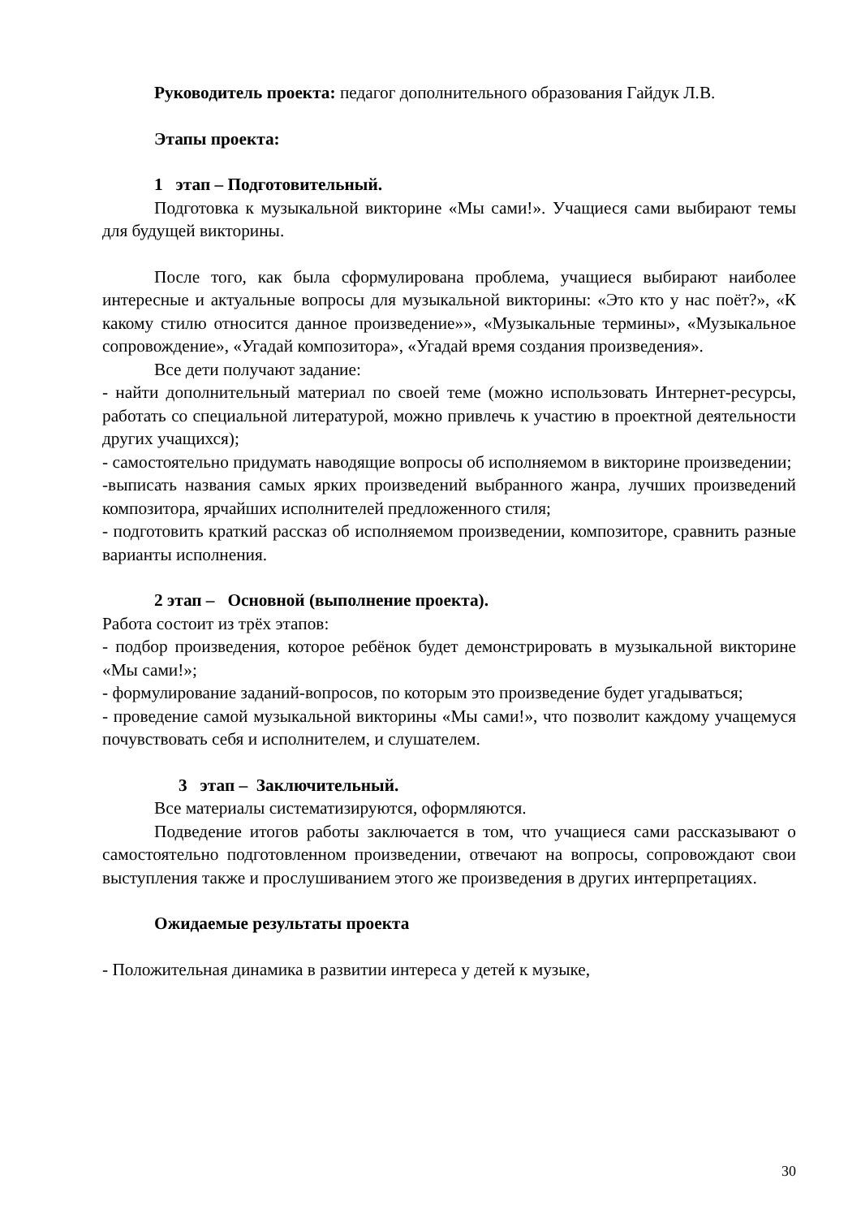Руководитель проекта: педагог дополнительного образования Гайдук Л.В.
Этапы проекта:
1 этап – Подготовительный.
Подготовка к музыкальной викторине «Мы сами!». Учащиеся сами выбирают темы для будущей викторины.
После того, как была сформулирована проблема, учащиеся выбирают наиболее интересные и актуальные вопросы для музыкальной викторины: «Это кто у нас поёт?», «К какому стилю относится данное произведение»», «Музыкальные термины», «Музыкальное сопровождение», «Угадай композитора», «Угадай время создания произведения».
Все дети получают задание:
- найти дополнительный материал по своей теме (можно использовать Интернет-ресурсы, работать со специальной литературой, можно привлечь к участию в проектной деятельности других учащихся);
- самостоятельно придумать наводящие вопросы об исполняемом в викторине произведении;
-выписать названия самых ярких произведений выбранного жанра, лучших произведений композитора, ярчайших исполнителей предложенного стиля;
- подготовить краткий рассказ об исполняемом произведении, композиторе, сравнить разные варианты исполнения.
2 этап – Основной (выполнение проекта).
Работа состоит из трёх этапов:
- подбор произведения, которое ребёнок будет демонстрировать в музыкальной викторине «Мы сами!»;
- формулирование заданий-вопросов, по которым это произведение будет угадываться;
- проведение самой музыкальной викторины «Мы сами!», что позволит каждому учащемуся почувствовать себя и исполнителем, и слушателем.
3 этап – Заключительный.
Все материалы систематизируются, оформляются.
Подведение итогов работы заключается в том, что учащиеся сами рассказывают о самостоятельно подготовленном произведении, отвечают на вопросы, сопровождают свои выступления также и прослушиванием этого же произведения в других интерпретациях.
Ожидаемые результаты проекта
- Положительная динамика в развитии интереса у детей к музыке,
30